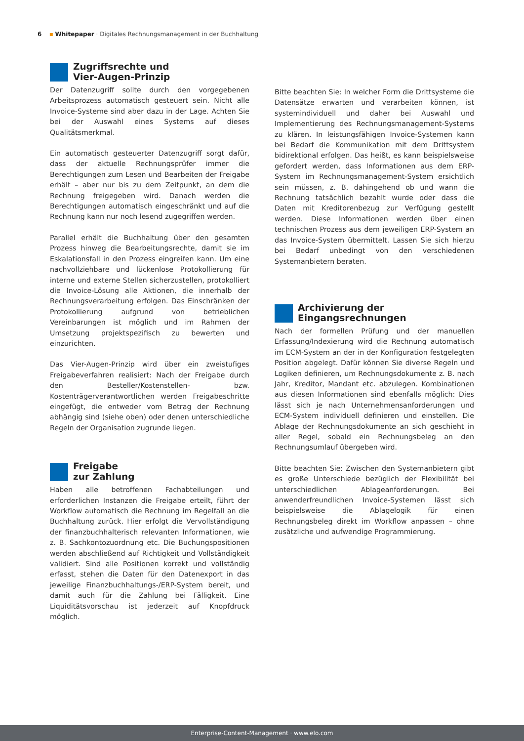6 ▪ Whitepaper · Digitales Rechnungsmanagement in der Buchhaltung
Zugriffsrechte und
Vier-Augen-Prinzip
Der Datenzugriff sollte durch den vorgegebenen Arbeitsprozess automatisch gesteuert sein. Nicht alle Invoice-Systeme sind aber dazu in der Lage. Achten Sie bei der Auswahl eines Systems auf dieses Qualitätsmerkmal.
Ein automatisch gesteuerter Datenzugriff sorgt dafür, dass der aktuelle Rechnungsprüfer immer die Berechtigungen zum Lesen und Bearbeiten der Freigabe erhält – aber nur bis zu dem Zeitpunkt, an dem die Rechnung freigegeben wird. Danach werden die Berechtigungen automatisch eingeschränkt und auf die Rechnung kann nur noch lesend zugegriffen werden.
Parallel erhält die Buchhaltung über den gesamten Prozess hinweg die Bearbeitungsrechte, damit sie im Eskalationsfall in den Prozess eingreifen kann. Um eine nachvollziehbare und lückenlose Protokollierung für interne und externe Stellen sicherzustellen, protokolliert die Invoice-Lösung alle Aktionen, die innerhalb der Rechnungsverarbeitung erfolgen. Das Einschränken der Protokollierung aufgrund von betrieblichen Vereinbarungen ist möglich und im Rahmen der Umsetzung projektspezifisch zu bewerten und einzurichten.
Das Vier-Augen-Prinzip wird über ein zweistufiges Freigabeverfahren realisiert: Nach der Freigabe durch den Besteller/Kostenstellen- bzw. Kostenträgerverantwortlichen werden Freigabeschritte eingefügt, die entweder vom Betrag der Rechnung abhängig sind (siehe oben) oder denen unterschiedliche Regeln der Organisation zugrunde liegen.
Freigabe
zur Zahlung
Haben alle betroffenen Fachabteilungen und erforderlichen Instanzen die Freigabe erteilt, führt der Workflow automatisch die Rechnung im Regelfall an die Buchhaltung zurück. Hier erfolgt die Vervollständigung der finanzbuchhalterisch relevanten Informationen, wie z. B. Sachkontozuordnung etc. Die Buchungspositionen werden abschließend auf Richtigkeit und Vollständigkeit validiert. Sind alle Positionen korrekt und vollständig erfasst, stehen die Daten für den Datenexport in das jeweilige Finanzbuchhaltungs-/ERP-System bereit, und damit auch für die Zahlung bei Fälligkeit. Eine Liquiditätsvorschau ist jederzeit auf Knopfdruck möglich.
Bitte beachten Sie: In welcher Form die Drittsysteme die Datensätze erwarten und verarbeiten können, ist systemindividuell und daher bei Auswahl und Implementierung des Rechnungsmanagement-Systems zu klären. In leistungsfähigen Invoice-Systemen kann bei Bedarf die Kommunikation mit dem Drittsystem bidirektional erfolgen. Das heißt, es kann beispielsweise gefordert werden, dass Informationen aus dem ERP-System im Rechnungsmanagement-System ersichtlich sein müssen, z. B. dahingehend ob und wann die Rechnung tatsächlich bezahlt wurde oder dass die Daten mit Kreditorenbezug zur Verfügung gestellt werden. Diese Informationen werden über einen technischen Prozess aus dem jeweiligen ERP-System an das Invoice-System übermittelt. Lassen Sie sich hierzu bei Bedarf unbedingt von den verschiedenen Systemanbietern beraten.
Archivierung der
Eingangsrechnungen
Nach der formellen Prüfung und der manuellen Erfassung/Indexierung wird die Rechnung automatisch im ECM-System an der in der Konfiguration festgelegten Position abgelegt. Dafür können Sie diverse Regeln und Logiken definieren, um Rechnungsdokumente z. B. nach Jahr, Kreditor, Mandant etc. abzulegen. Kombinationen aus diesen Informationen sind ebenfalls möglich: Dies lässt sich je nach Unternehmensanforderungen und ECM-System individuell definieren und einstellen. Die Ablage der Rechnungsdokumente an sich geschieht in aller Regel, sobald ein Rechnungsbeleg an den Rechnungsumlauf übergeben wird.
Bitte beachten Sie: Zwischen den Systemanbietern gibt es große Unterschiede bezüglich der Flexibilität bei unterschiedlichen Ablageanforderungen. Bei anwenderfreundlichen Invoice-Systemen lässt sich beispielsweise die Ablagelogik für einen Rechnungsbeleg direkt im Workflow anpassen – ohne zusätzliche und aufwendige Programmierung.
Enterprise-Content-Management · www.elo.com